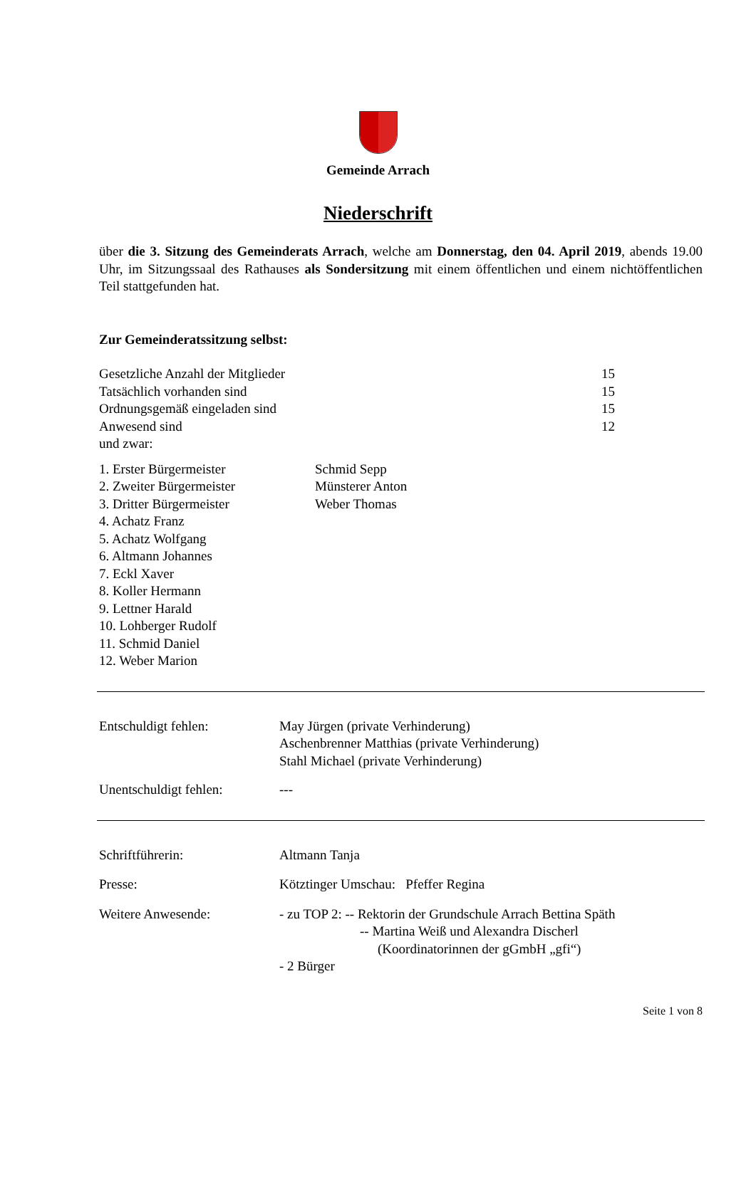Gemeinde Arrach
Niederschrift
über die 3. Sitzung des Gemeinderats Arrach, welche am Donnerstag, den 04. April 2019, abends 19.00 Uhr, im Sitzungssaal des Rathauses als Sondersitzung mit einem öffentlichen und einem nichtöffentlichen Teil stattgefunden hat.
Zur Gemeinderatssitzung selbst:
| Gesetzliche Anzahl der Mitglieder | 15 |
| Tatsächlich vorhanden sind | 15 |
| Ordnungsgemäß eingeladen sind | 15 |
| Anwesend sind | 12 |
| und zwar: | |
| 1. Erster Bürgermeister | Schmid Sepp |
| 2. Zweiter Bürgermeister | Münsterer Anton |
| 3. Dritter Bürgermeister | Weber Thomas |
| 4. Achatz Franz | |
| 5. Achatz Wolfgang | |
| 6. Altmann Johannes | |
| 7. Eckl Xaver | |
| 8. Koller Hermann | |
| 9. Lettner Harald | |
| 10. Lohberger Rudolf | |
| 11. Schmid Daniel | |
| 12. Weber Marion | |
| Entschuldigt fehlen: | May Jürgen (private Verhinderung) Aschenbrenner Matthias (private Verhinderung) Stahl Michael (private Verhinderung) |
| Unentschuldigt fehlen: | --- |
| Schriftführerin: | Altmann Tanja |
| Presse: | Kötztinger Umschau: Pfeffer Regina |
| Weitere Anwesende: | - zu TOP 2: -- Rektorin der Grundschule Arrach Bettina Späth -- Martina Weiß und Alexandra Discherl (Koordinatorinnen der gGmbH „gfi“) - 2 Bürger |
Seite 1 von 8